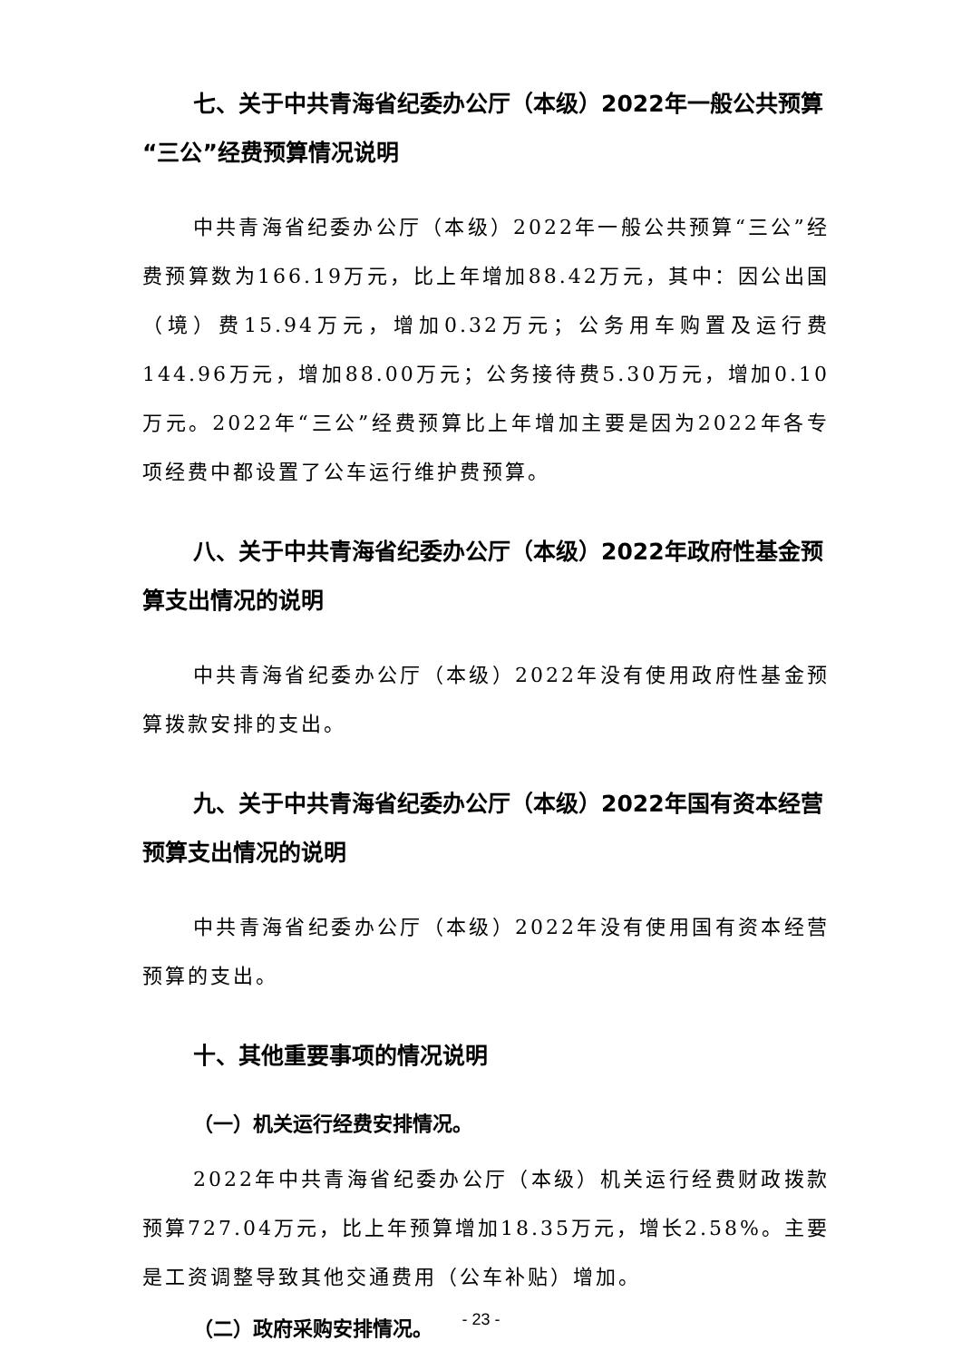七、关于中共青海省纪委办公厅（本级）2022年一般公共预算“三公”经费预算情况说明
中共青海省纪委办公厅（本级）2022年一般公共预算“三公”经费预算数为166.19万元，比上年增加88.42万元，其中：因公出国（境）费15.94万元，增加0.32万元；公务用车购置及运行费144.96万元，增加88.00万元；公务接待费5.30万元，增加0.10万元。2022年“三公”经费预算比上年增加主要是因为2022年各专项经费中都设置了公车运行维护费预算。
八、关于中共青海省纪委办公厅（本级）2022年政府性基金预算支出情况的说明
中共青海省纪委办公厅（本级）2022年没有使用政府性基金预算拨款安排的支出。
九、关于中共青海省纪委办公厅（本级）2022年国有资本经营预算支出情况的说明
中共青海省纪委办公厅（本级）2022年没有使用国有资本经营预算的支出。
十、其他重要事项的情况说明
（一）机关运行经费安排情况。
2022年中共青海省纪委办公厅（本级）机关运行经费财政拨款预算727.04万元，比上年预算增加18.35万元，增长2.58%。主要是工资调整导致其他交通费用（公车补贴）增加。
（二）政府采购安排情况。
- 23 -